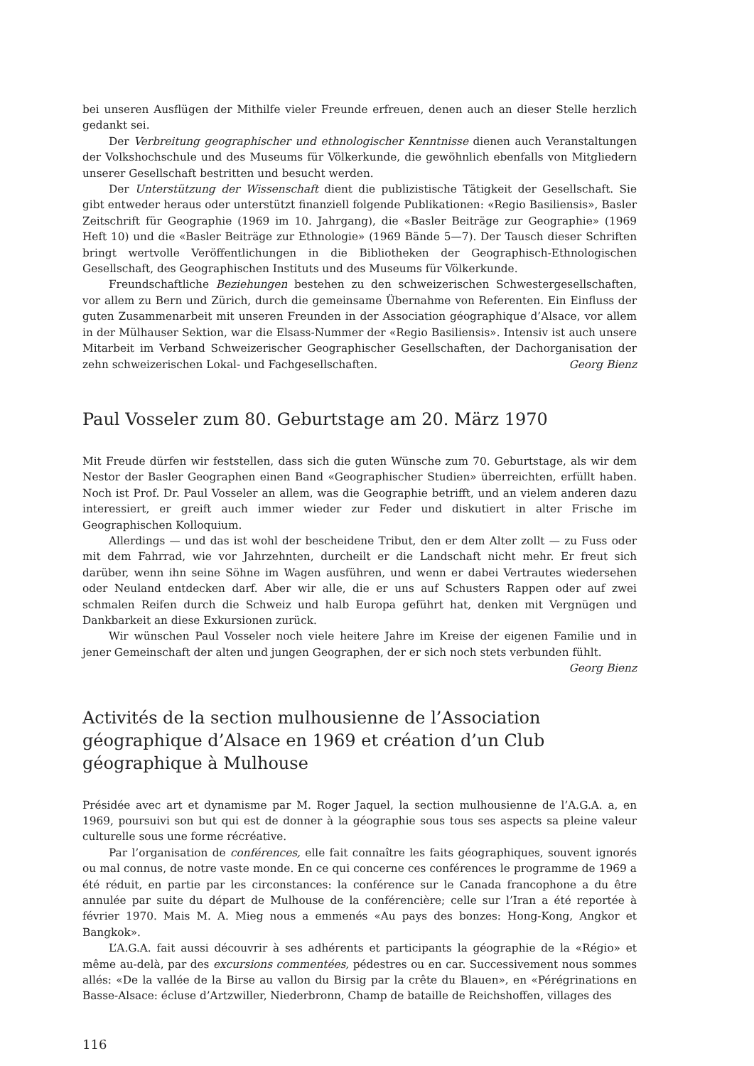bei unseren Ausflügen der Mithilfe vieler Freunde erfreuen, denen auch an dieser Stelle herzlich gedankt sei.
Der Verbreitung geographischer und ethnologischer Kenntnisse dienen auch Veranstaltungen der Volkshochschule und des Museums für Völkerkunde, die gewöhnlich ebenfalls von Mitgliedern unserer Gesellschaft bestritten und besucht werden.
Der Unterstützung der Wissenschaft dient die publizistische Tätigkeit der Gesellschaft. Sie gibt entweder heraus oder unterstützt finanziell folgende Publikationen: «Regio Basiliensis», Basler Zeitschrift für Geographie (1969 im 10. Jahrgang), die «Basler Beiträge zur Geographie» (1969 Heft 10) und die «Basler Beiträge zur Ethnologie» (1969 Bände 5—7). Der Tausch dieser Schriften bringt wertvolle Veröffentlichungen in die Bibliotheken der Geographisch-Ethnologischen Gesellschaft, des Geographischen Instituts und des Museums für Völkerkunde.
Freundschaftliche Beziehungen bestehen zu den schweizerischen Schwestergesellschaften, vor allem zu Bern und Zürich, durch die gemeinsame Übernahme von Referenten. Ein Einfluss der guten Zusammenarbeit mit unseren Freunden in der Association géographique d’Alsace, vor allem in der Mülhauser Sektion, war die Elsass-Nummer der «Regio Basiliensis». Intensiv ist auch unsere Mitarbeit im Verband Schweizerischer Geographischer Gesellschaften, der Dachorganisation der zehn schweizerischen Lokal- und Fachgesellschaften. Georg Bienz
Paul Vosseler zum 80. Geburtstage am 20. März 1970
Mit Freude dürfen wir feststellen, dass sich die guten Wünsche zum 70. Geburtstage, als wir dem Nestor der Basler Geographen einen Band «Geographischer Studien» überreichten, erfüllt haben. Noch ist Prof. Dr. Paul Vosseler an allem, was die Geographie betrifft, und an vielem anderen dazu interessiert, er greift auch immer wieder zur Feder und diskutiert in alter Frische im Geographischen Kolloquium.
Allerdings — und das ist wohl der bescheidene Tribut, den er dem Alter zollt — zu Fuss oder mit dem Fahrrad, wie vor Jahrzehnten, durcheilt er die Landschaft nicht mehr. Er freut sich darüber, wenn ihn seine Söhne im Wagen ausführen, und wenn er dabei Vertrautes wiedersehen oder Neuland entdecken darf. Aber wir alle, die er uns auf Schusters Rappen oder auf zwei schmalen Reifen durch die Schweiz und halb Europa geführt hat, denken mit Vergnügen und Dankbarkeit an diese Exkursionen zurück.
Wir wünschen Paul Vosseler noch viele heitere Jahre im Kreise der eigenen Familie und in jener Gemeinschaft der alten und jungen Geographen, der er sich noch stets verbunden fühlt.
Georg Bienz
Activités de la section mulhousienne de l’Association géographique d’Alsace en 1969 et création d’un Club géographique à Mulhouse
Présidée avec art et dynamisme par M. Roger Jaquel, la section mulhousienne de l’A.G.A. a, en 1969, poursuivi son but qui est de donner à la géographie sous tous ses aspects sa pleine valeur culturelle sous une forme récréative.
Par l’organisation de conférences, elle fait connaître les faits géographiques, souvent ignorés ou mal connus, de notre vaste monde. En ce qui concerne ces conférences le programme de 1969 a été réduit, en partie par les circonstances: la conférence sur le Canada francophone a du être annulée par suite du départ de Mulhouse de la conférencière; celle sur l’Iran a été reportée à février 1970. Mais M. A. Mieg nous a emmenés «Au pays des bonzes: Hong-Kong, Angkor et Bangkok».
L’A.G.A. fait aussi découvrir à ses adhérents et participants la géographie de la «Régio» et même au-delà, par des excursions commentées, pédestres ou en car. Successivement nous sommes allés: «De la vallée de la Birse au vallon du Birsig par la crête du Blauen», en «Pérégrinations en Basse-Alsace: écluse d’Artzwiller, Niederbronn, Champ de bataille de Reichshoffen, villages des
116